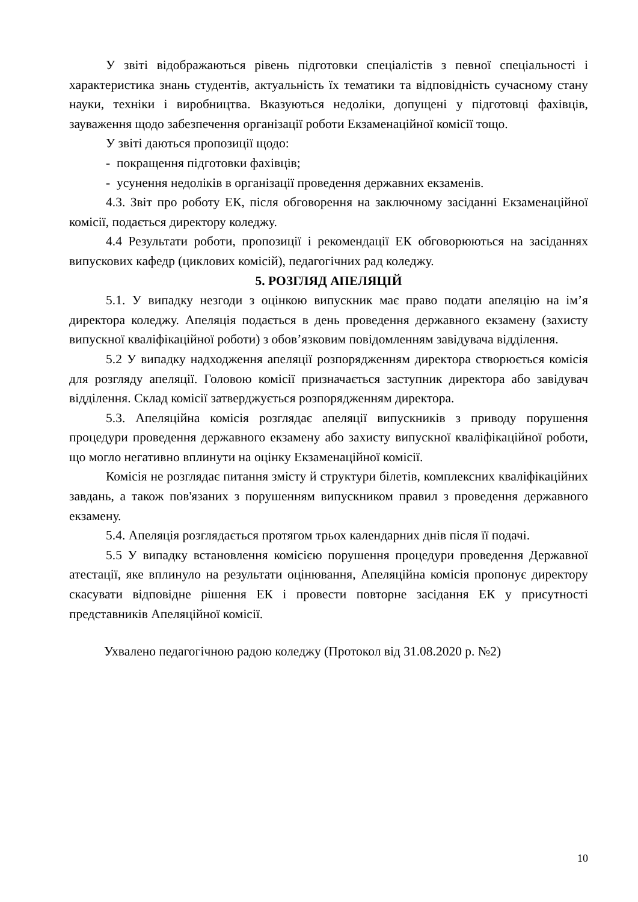У звіті відображаються рівень підготовки спеціалістів з певної спеціальності і характеристика знань студентів, актуальність їх тематики та відповідність сучасному стану науки, техніки і виробництва. Вказуються недоліки, допущені у підготовці фахівців, зауваження щодо забезпечення організації роботи Екзаменаційної комісії тощо.
У звіті даються пропозиції щодо:
- покращення підготовки фахівців;
- усунення недоліків в організації проведення державних екзаменів.
4.3. Звіт про роботу ЕК, після обговорення на заключному засіданні Екзаменаційної комісії, подається директору коледжу.
4.4 Результати роботи, пропозиції і рекомендації ЕК обговорюються на засіданнях випускових кафедр (циклових комісій), педагогічних рад коледжу.
5. РОЗГЛЯД АПЕЛЯЦІЙ
5.1. У випадку незгоди з оцінкою випускник має право подати апеляцію на ім’я директора коледжу. Апеляція подається в день проведення державного екзамену (захисту випускної кваліфікаційної роботи) з обов’язковим повідомленням завідувача відділення.
5.2 У випадку надходження апеляції розпорядженням директора створюється комісія для розгляду апеляції. Головою комісії призначається заступник директора або завідувач відділення. Склад комісії затверджується розпорядженням директора.
5.3. Апеляційна комісія розглядає апеляції випускників з приводу порушення процедури проведення державного екзамену або захисту випускної кваліфікаційної роботи, що могло негативно вплинути на оцінку Екзаменаційної комісії.
Комісія не розглядає питання змісту й структури білетів, комплексних кваліфікаційних завдань, а також пов'язаних з порушенням випускником правил з проведення державного екзамену.
5.4. Апеляція розглядається протягом трьох календарних днів після її подачі.
5.5 У випадку встановлення комісією порушення процедури проведення Державної атестації, яке вплинуло на результати оцінювання, Апеляційна комісія пропонує директору скасувати відповідне рішення ЕК і провести повторне засідання ЕК у присутності представників Апеляційної комісії.
Ухвалено педагогічною радою коледжу (Протокол від 31.08.2020 р. №2)
10